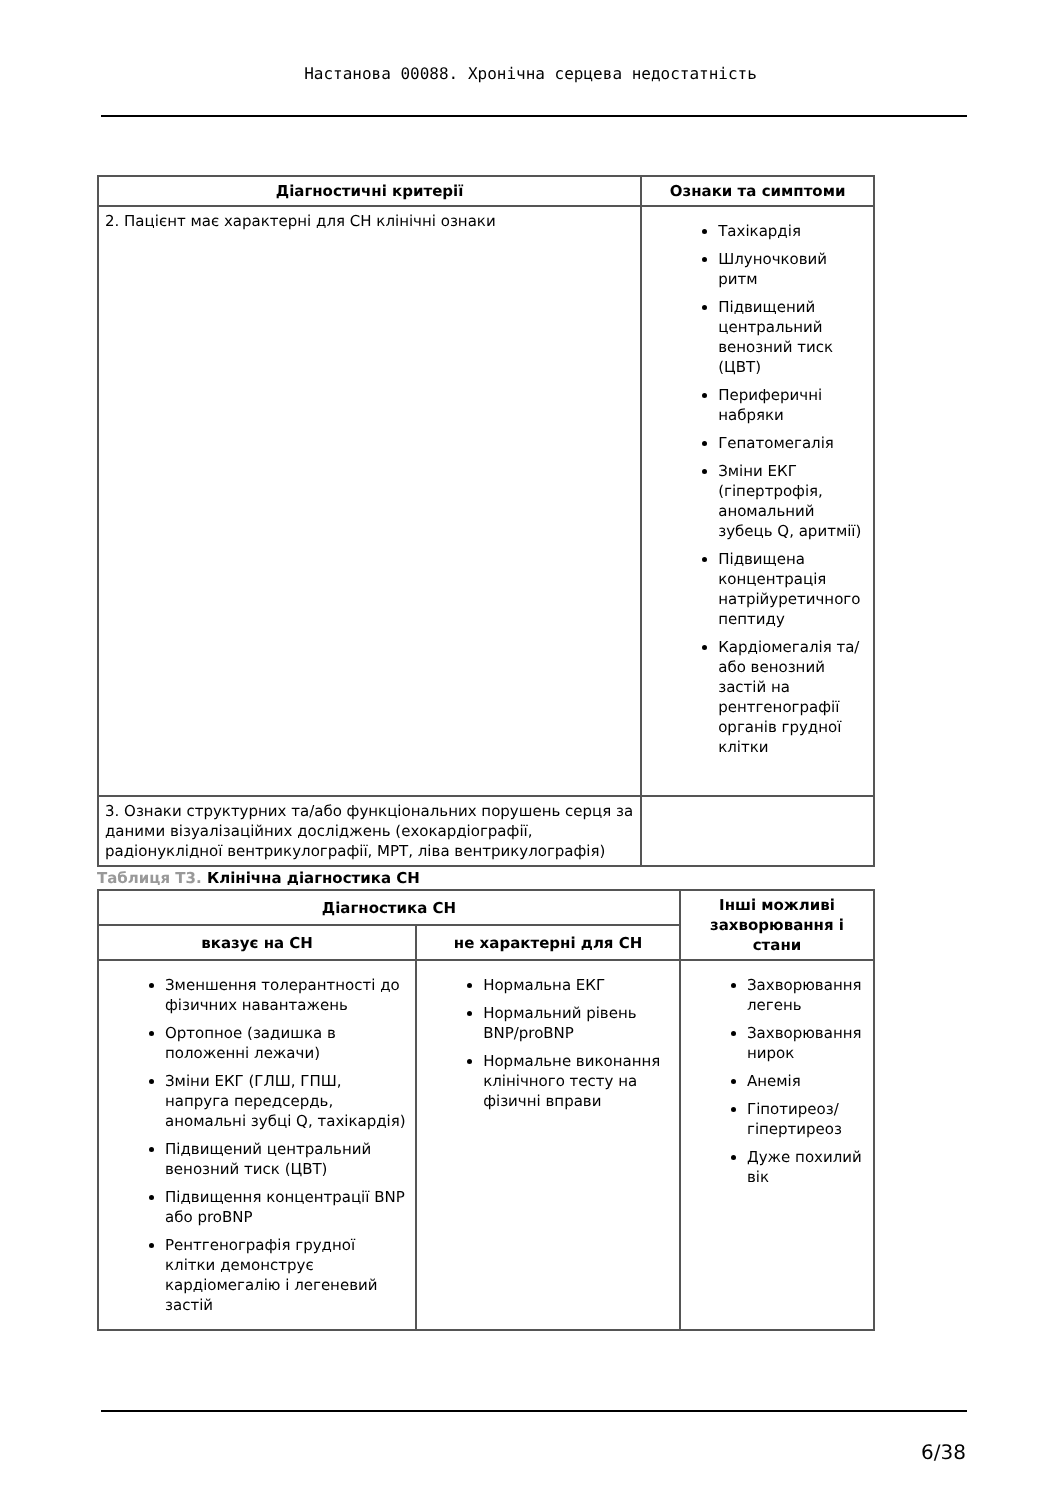Настанова 00088. Хронічна серцева недостатність
| Діагностичні критерії | Ознаки та симптоми |
| --- | --- |
| 2. Пацієнт має характерні для СН клінічні ознаки | Тахікардія Шлуночковий ритм Підвищений центральний венозний тиск (ЦВТ) Периферичні набряки Гепатомегалія Зміни ЕКГ (гіпертрофія, аномальний зубець Q, аритмії) Підвищена концентрація натрійуретичного пептиду Кардіомегалія та/або венозний застій на рентгенографії органів грудної клітки |
| 3. Ознаки структурних та/або функціональних порушень серця за даними візуалізаційних досліджень (ехокардіографії, радіонуклідної вентрикулографії, МРТ, ліва вентрикулографія) | |
Таблиця Т3. Клінічна діагностика СН
| Діагностика СН | | Інші можливі захворювання і стани |
| --- | --- | --- |
| вказує на СН | не характерні для СН | |
| Зменшення толерантності до фізичних навантажень Ортопное (задишка в положенні лежачи) Зміни ЕКГ (ГЛШ, ГПШ, напруга передсердь, аномальні зубці Q, тахікардія) Підвищений центральний венозний тиск (ЦВТ) Підвищення концентрації BNP або proBNP Рентгенографія грудної клітки демонструє кардіомегалію і легеневий застій | Нормальна ЕКГ Нормальний рівень BNP/proBNP Нормальне виконання клінічного тесту на фізичні вправи | Захворювання легень Захворювання нирок Анемія Гіпотиреоз/гіпертиреоз Дуже похилий вік |
6/38